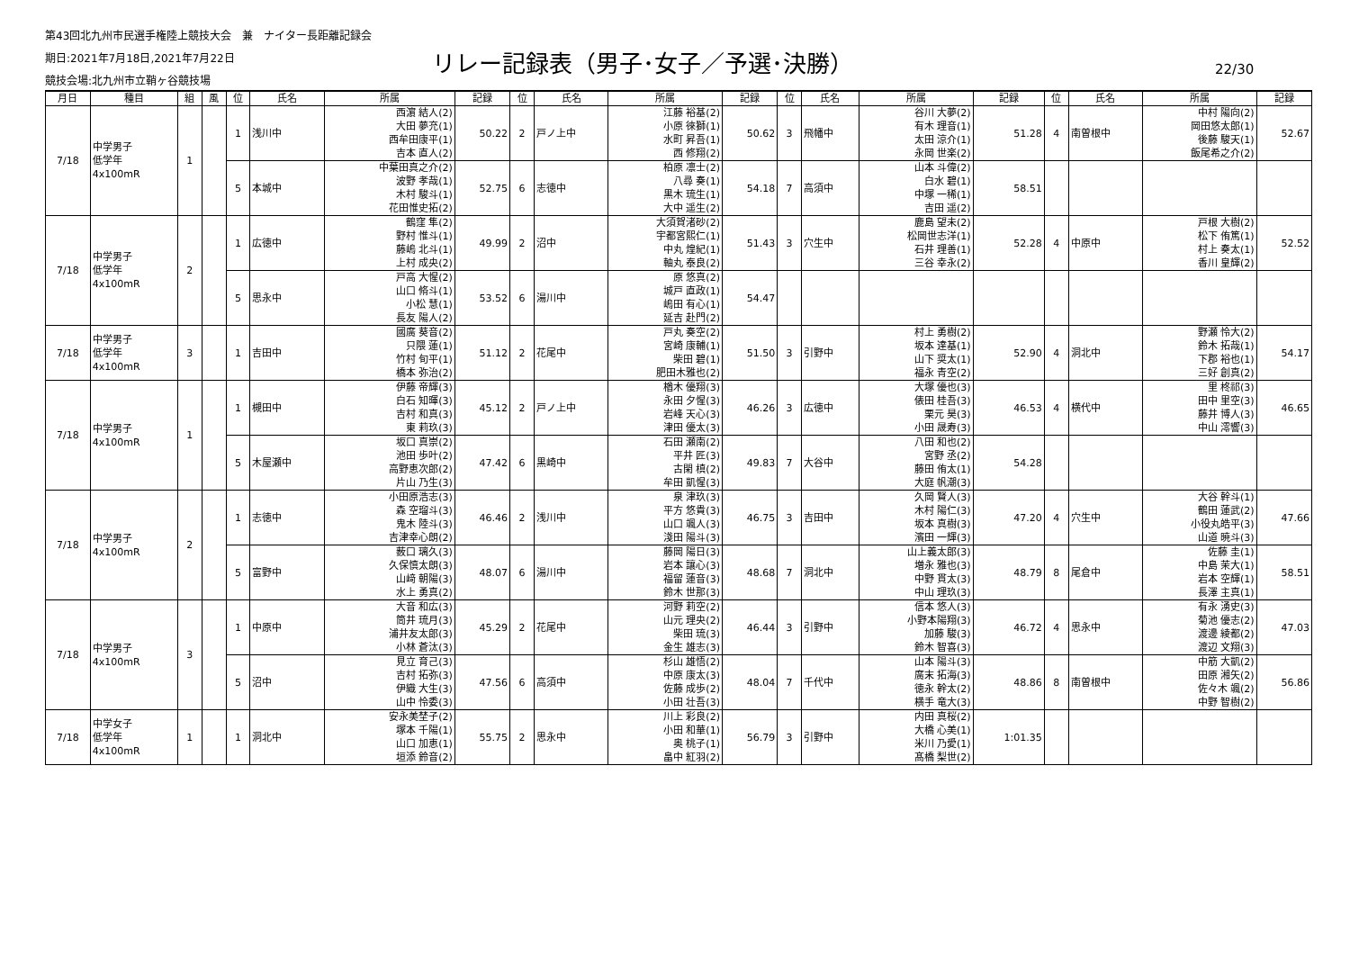第43回北九州市民選手権陸上競技大会　兼　ナイター長距離記録会
期日:2021年7月18日,2021年7月22日
競技会場:北九州市立鞘ヶ谷競技場
リレー記録表（男子･女子／予選･決勝）
22/30
| 月日 | 種目 | 組 | 風 | 位 | 氏名 | 所属 | 記録 | 位 | 氏名 | 所属 | 記録 | 位 | 氏名 | 所属 | 記録 | 位 | 氏名 | 所属 | 記録 |
| --- | --- | --- | --- | --- | --- | --- | --- | --- | --- | --- | --- | --- | --- | --- | --- | --- | --- | --- | --- |
| 7/18 | 中学男子 低学年 4x100mR | 1 | | 1 | 浅川中 | 西濵 結人(2) 大田 夢充(1) 西牟田康平(1) 吉本 直人(2) | 50.22 | 2 | 戸ノ上中 | 江藤 裕基(2) 小原 徠獅(1) 水町 昇吾(1) 西 修翔(2) | 50.62 | 3 | 飛幡中 | 谷川 大夢(2) 有木 理音(1) 太田 涼介(1) 永岡 世楽(2) | 51.28 | 4 | 南曽根中 | 中村 陽向(2) 岡田悠太郎(1) 後藤 駿天(1) 飯尾希之介(2) | 52.67 |
| | | | | 5 | 本城中 | 中葉田真之介(2) 波野 孝哉(1) 木村 駿斗(1) 花田惟史拓(2) | 52.75 | 6 | 志徳中 | 柏原 凛士(2) 八尋 奏(1) 黒木 琉生(1) 大中 遥生(2) | 54.18 | 7 | 高須中 | 山本 斗偉(2) 白水 碧(1) 中塚 一稀(1) 吉田 遥(2) | 58.51 | | | | |
| 7/18 | 中学男子 低学年 4x100mR | 2 | | 1 | 広徳中 | 鶴窪 隼(2) 野村 惟斗(1) 藤嶋 北斗(1) 上村 成央(2) | 49.99 | 2 | 沼中 | 大須賀渚砂(2) 宇都宮熙仁(1) 中丸 煌紀(1) 軸丸 泰良(2) | 51.43 | 3 | 穴生中 | 鹿島 望未(2) 松岡世志洋(1) 石井 理善(1) 三谷 幸永(2) | 52.28 | 4 | 中原中 | 戸根 大樹(2) 松下 侑篤(1) 村上 奏太(1) 香川 皇輝(2) | 52.52 |
| | | | | 5 | 思永中 | 戸高 大惺(2) 山口 脩斗(1) 小松 慧(1) 長友 陽人(2) | 53.52 | 6 | 湯川中 | 原 悠真(2) 城戸 直政(1) 嶋田 有心(1) 延吉 赴門(2) | 54.47 | | | | | | | | |
| 7/18 | 中学男子 低学年 4x100mR | 3 | | 1 | 吉田中 | 國廣 葵音(2) 只隈 蓮(1) 竹村 旬平(1) 橋本 弥治(2) | 51.12 | 2 | 花尾中 | 戸丸 奏空(2) 宮崎 康輔(1) 柴田 碧(1) 肥田木雅也(2) | 51.50 | 3 | 引野中 | 村上 勇樹(2) 坂本 達基(1) 山下 奨太(1) 福永 青空(2) | 52.90 | 4 | 洞北中 | 野瀬 怜大(2) 鈴木 拓哉(1) 下郡 裕也(1) 三好 創真(2) | 54.17 |
| 7/18 | 中学男子 4x100mR | 1 | | 1 | 槻田中 | 伊藤 帝輝(3) 白石 知暉(3) 吉村 和真(3) 東 莉玖(3) | 45.12 | 2 | 戸ノ上中 | 楢木 優翔(3) 永田 夕惺(3) 岩峰 天心(3) 津田 優太(3) | 46.26 | 3 | 広徳中 | 大塚 優也(3) 俵田 桂吾(3) 栗元 昊(3) 小田 晟寿(3) | 46.53 | 4 | 横代中 | 里 柊祁(3) 田中 里空(3) 藤井 博人(3) 中山 澪響(3) | 46.65 |
| | | | | 5 | 木屋瀬中 | 坂口 真崇(2) 池田 歩叶(2) 高野恵次郎(2) 片山 乃生(3) | 47.42 | 6 | 黒崎中 | 石田 瀬南(2) 平井 匠(3) 古閑 槙(2) 牟田 凱惺(3) | 49.83 | 7 | 大谷中 | 八田 和也(2) 宮野 丞(2) 藤田 侑太(1) 大庭 帆潮(3) | 54.28 | | | | |
| 7/18 | 中学男子 4x100mR | 2 | | 1 | 志徳中 | 小田原浩志(3) 森 空瑠斗(3) 鬼木 陸斗(3) 吉津幸心朗(2) | 46.46 | 2 | 浅川中 | 泉 津玖(3) 平方 悠貴(3) 山口 颯人(3) 淺田 陽斗(3) | 46.75 | 3 | 吉田中 | 久岡 賢人(3) 木村 陽仁(3) 坂本 真樹(3) 濱田 一輝(3) | 47.20 | 4 | 穴生中 | 大谷 幹斗(1) 鶴田 蓮武(2) 小役丸皓平(3) 山道 暁斗(3) | 47.66 |
| | | | | 5 | 富野中 | 薮口 璃久(3) 久保慎太朗(3) 山﨑 朝陽(3) 水上 勇真(2) | 48.07 | 6 | 湯川中 | 藤岡 陽日(3) 岩本 讓心(3) 福留 蓮音(3) 鈴木 世那(3) | 48.68 | 7 | 洞北中 | 山上義太郎(3) 増永 雅也(3) 中野 貫太(3) 中山 理玖(3) | 48.79 | 8 | 尾倉中 | 佐藤 圭(1) 中島 茉大(1) 岩本 空輝(1) 長澤 主真(1) | 58.51 |
| 7/18 | 中学男子 4x100mR | 3 | | 1 | 中原中 | 大音 和広(3) 筒井 琉月(3) 浦井友太郎(3) 小林 蒼汰(3) | 45.29 | 2 | 花尾中 | 河野 莉空(2) 山元 理央(2) 柴田 琉(3) 金生 雄志(3) | 46.44 | 3 | 引野中 | 信本 悠人(3) 小野本陽翔(3) 加藤 駿(3) 鈴木 智喜(3) | 46.72 | 4 | 思永中 | 有永 湧史(3) 菊池 優志(2) 渡邊 綾都(2) 渡辺 文翔(3) | 47.03 |
| | | | | 5 | 沼中 | 見立 育己(3) 吉村 拓弥(3) 伊織 大生(3) 山中 怜委(3) | 47.56 | 6 | 高須中 | 杉山 雄悟(2) 中原 康太(3) 佐藤 成歩(2) 小田 壮吾(3) | 48.04 | 7 | 千代中 | 山本 陽斗(3) 廣末 拓海(3) 徳永 幹太(2) 横手 竜大(3) | 48.86 | 8 | 南曽根中 | 中筋 大凱(2) 田原 湘矢(2) 佐々木 颯(2) 中野 智樹(2) | 56.86 |
| 7/18 | 中学女子 低学年 4x100mR | 1 | | 1 | 洞北中 | 安永美埜子(2) 塚本 千陽(1) 山口 加恵(1) 垣添 鈴音(2) | 55.75 | 2 | 思永中 | 川上 彩良(2) 小田 和華(1) 奥 桃子(1) 畠中 紅羽(2) | 56.79 | 3 | 引野中 | 内田 真桜(2) 大橋 心美(1) 米川 乃愛(1) 髙橋 梨世(2) | 1:01.35 | | | | |